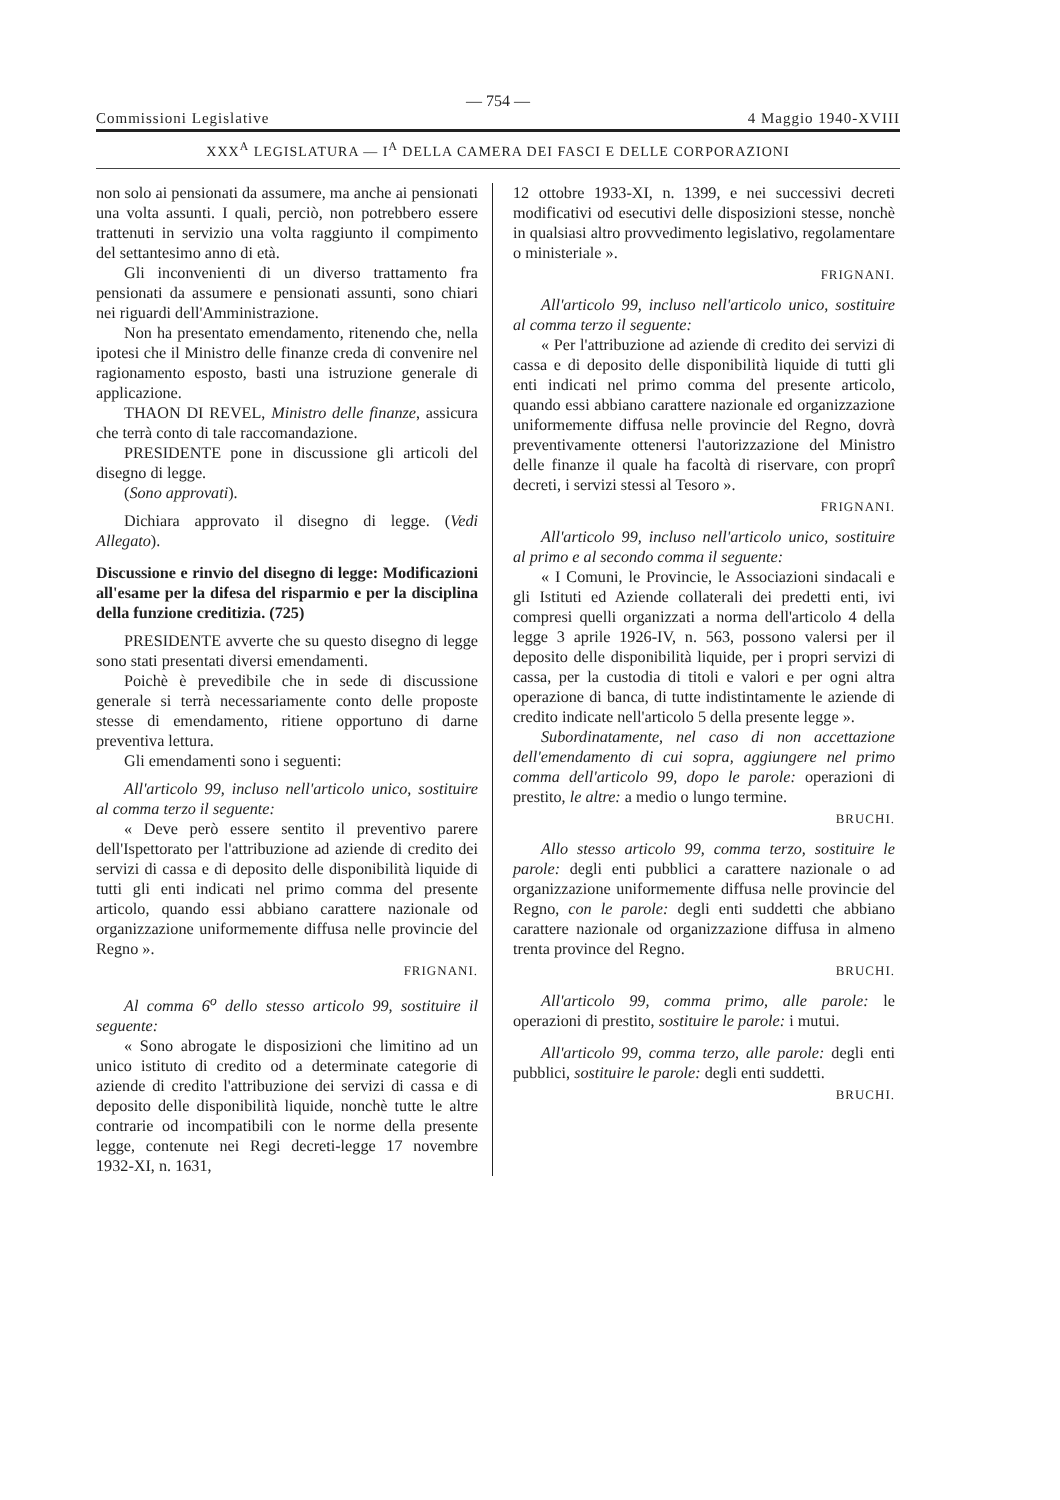— 754 —
Commissioni Legislative 4 Maggio 1940-XVIII
XXX<sup>A</sup> LEGISLATURA — I<sup>A</sup> DELLA CAMERA DEI FASCI E DELLE CORPORAZIONI
non solo ai pensionati da assumere, ma anche ai pensionati una volta assunti. I quali, perciò, non potrebbero essere trattenuti in servizio una volta raggiunto il compimento del settantesimo anno di età.
Gli inconvenienti di un diverso trattamento fra pensionati da assumere e pensionati assunti, sono chiari nei riguardi dell'Amministrazione.
Non ha presentato emendamento, ritenendo che, nella ipotesi che il Ministro delle finanze creda di convenire nel ragionamento esposto, basti una istruzione generale di applicazione.
THAON DI REVEL, Ministro delle finanze, assicura che terrà conto di tale raccomandazione.
PRESIDENTE pone in discussione gli articoli del disegno di legge.
(Sono approvati).
Dichiara approvato il disegno di legge. (Vedi Allegato).
Discussione e rinvio del disegno di legge: Modificazioni all'esame per la difesa del risparmio e per la disciplina della funzione creditizia. (725)
PRESIDENTE avverte che su questo disegno di legge sono stati presentati diversi emendamenti.
Poichè è prevedibile che in sede di discussione generale si terrà necessariamente conto delle proposte stesse di emendamento, ritiene opportuno di darne preventiva lettura.
Gli emendamenti sono i seguenti:
All'articolo 99, incluso nell'articolo unico, sostituire al comma terzo il seguente:
« Deve però essere sentito il preventivo parere dell'Ispettorato per l'attribuzione ad aziende di credito dei servizi di cassa e di deposito delle disponibilità liquide di tutti gli enti indicati nel primo comma del presente articolo, quando essi abbiano carattere nazionale od organizzazione uniformemente diffusa nelle provincie del Regno ».
FRIGNANI.
Al comma 6<sup>o</sup> dello stesso articolo 99, sostituire il seguente:
« Sono abrogate le disposizioni che limitino ad un unico istituto di credito od a determinate categorie di aziende di credito l'attribuzione dei servizi di cassa e di deposito delle disponibilità liquide, nonchè tutte le altre contrarie od incompatibili con le norme della presente legge, contenute nei Regi decreti-legge 17 novembre 1932-XI, n. 1631,
12 ottobre 1933-XI, n. 1399, e nei successivi decreti modificativi od esecutivi delle disposizioni stesse, nonchè in qualsiasi altro provvedimento legislativo, regolamentare o ministeriale ».
FRIGNANI.
All'articolo 99, incluso nell'articolo unico, sostituire al comma terzo il seguente:
« Per l'attribuzione ad aziende di credito dei servizi di cassa e di deposito delle disponibilità liquide di tutti gli enti indicati nel primo comma del presente articolo, quando essi abbiano carattere nazionale ed organizzazione uniformemente diffusa nelle provincie del Regno, dovrà preventivamente ottenersi l'autorizzazione del Ministro delle finanze il quale ha facoltà di riservare, con proprî decreti, i servizi stessi al Tesoro ».
FRIGNANI.
All'articolo 99, incluso nell'articolo unico, sostituire al primo e al secondo comma il seguente:
« I Comuni, le Provincie, le Associazioni sindacali e gli Istituti ed Aziende collaterali dei predetti enti, ivi compresi quelli organizzati a norma dell'articolo 4 della legge 3 aprile 1926-IV, n. 563, possono valersi per il deposito delle disponibilità liquide, per i propri servizi di cassa, per la custodia di titoli e valori e per ogni altra operazione di banca, di tutte indistintamente le aziende di credito indicate nell'articolo 5 della presente legge ».
Subordinatamente, nel caso di non accettazione dell'emendamento di cui sopra, aggiungere nel primo comma dell'articolo 99, dopo le parole: operazioni di prestito, le altre: a medio o lungo termine.
BRUCHI.
Allo stesso articolo 99, comma terzo, sostituire le parole: degli enti pubblici a carattere nazionale o ad organizzazione uniformemente diffusa nelle provincie del Regno, con le parole: degli enti suddetti che abbiano carattere nazionale od organizzazione diffusa in almeno trenta province del Regno.
BRUCHI.
All'articolo 99, comma primo, alle parole: le operazioni di prestito, sostituire le parole: i mutui.
All'articolo 99, comma terzo, alle parole: degli enti pubblici, sostituire le parole: degli enti suddetti.
BRUCHI.